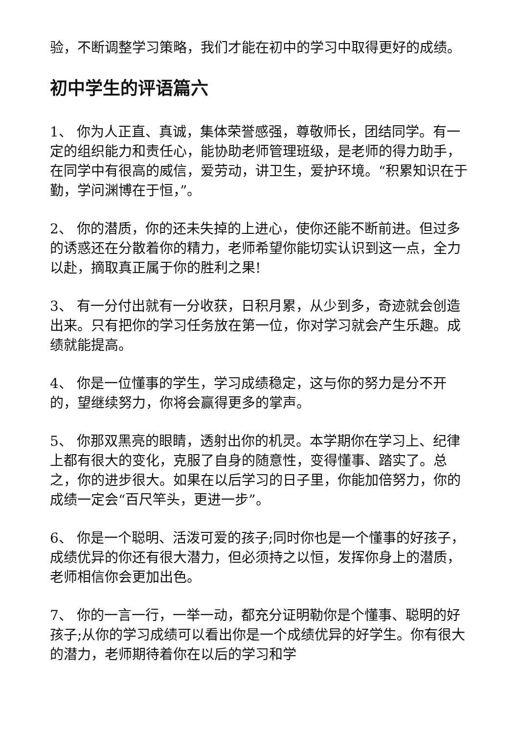验，不断调整学习策略，我们才能在初中的学习中取得更好的成绩。
初中学生的评语篇六
1、 你为人正直、真诚，集体荣誉感强，尊敬师长，团结同学。有一定的组织能力和责任心，能协助老师管理班级，是老师的得力助手，在同学中有很高的威信，爱劳动，讲卫生，爱护环境。“积累知识在于勤，学问渊博在于恒，”。
2、 你的潜质，你的还未失掉的上进心，使你还能不断前进。但过多的诱惑还在分散着你的精力，老师希望你能切实认识到这一点，全力以赴，摘取真正属于你的胜利之果!
3、 有一分付出就有一分收获，日积月累，从少到多，奇迹就会创造出来。只有把你的学习任务放在第一位，你对学习就会产生乐趣。成绩就能提高。
4、 你是一位懂事的学生，学习成绩稳定，这与你的努力是分不开的，望继续努力，你将会赢得更多的掌声。
5、 你那双黑亮的眼睛，透射出你的机灵。本学期你在学习上、纪律上都有很大的变化，克服了自身的随意性，变得懂事、踏实了。总之，你的进步很大。如果在以后学习的日子里，你能加倍努力，你的成绩一定会“百尺竿头，更进一步”。
6、 你是一个聪明、活泼可爱的孩子;同时你也是一个懂事的好孩子，成绩优异的你还有很大潜力，但必须持之以恒，发挥你身上的潜质，老师相信你会更加出色。
7、 你的一言一行，一举一动，都充分证明勒你是个懂事、聪明的好孩子;从你的学习成绩可以看出你是一个成绩优异的好学生。你有很大的潜力，老师期待着你在以后的学习和学